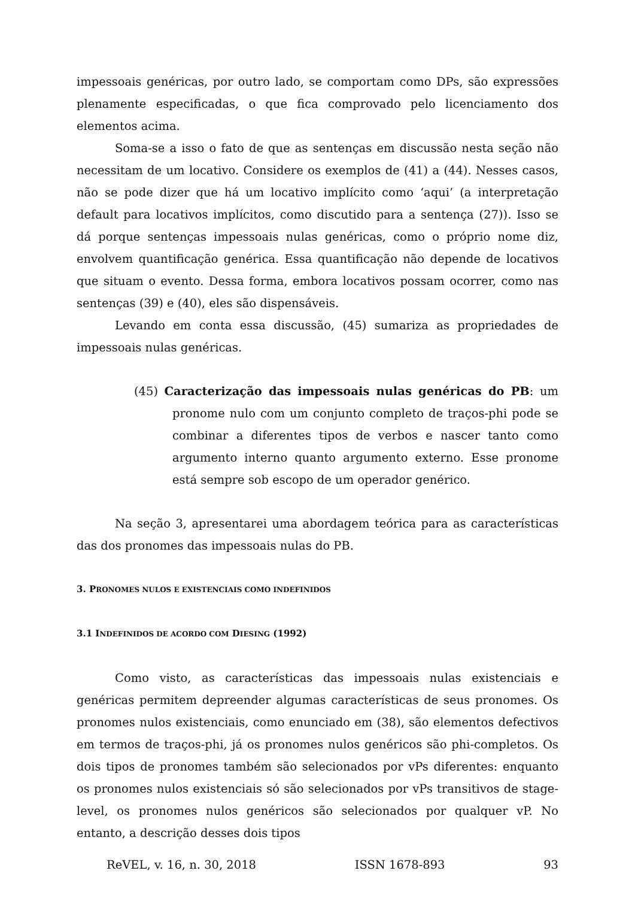impessoais genéricas, por outro lado, se comportam como DPs, são expressões plenamente especificadas, o que fica comprovado pelo licenciamento dos elementos acima.
Soma-se a isso o fato de que as sentenças em discussão nesta seção não necessitam de um locativo. Considere os exemplos de (41) a (44). Nesses casos, não se pode dizer que há um locativo implícito como ‘aqui’ (a interpretação default para locativos implícitos, como discutido para a sentença (27)). Isso se dá porque sentenças impessoais nulas genéricas, como o próprio nome diz, envolvem quantificação genérica. Essa quantificação não depende de locativos que situam o evento. Dessa forma, embora locativos possam ocorrer, como nas sentenças (39) e (40), eles são dispensáveis.
Levando em conta essa discussão, (45) sumariza as propriedades de impessoais nulas genéricas.
(45) Caracterização das impessoais nulas genéricas do PB: um pronome nulo com um conjunto completo de traços-phi pode se combinar a diferentes tipos de verbos e nascer tanto como argumento interno quanto argumento externo. Esse pronome está sempre sob escopo de um operador genérico.
Na seção 3, apresentarei uma abordagem teórica para as características das dos pronomes das impessoais nulas do PB.
3. PRONOMES NULOS E EXISTENCIAIS COMO INDEFINIDOS
3.1 INDEFINIDOS DE ACORDO COM DIESING (1992)
Como visto, as características das impessoais nulas existenciais e genéricas permitem depreender algumas características de seus pronomes. Os pronomes nulos existenciais, como enunciado em (38), são elementos defectivos em termos de traços-phi, já os pronomes nulos genéricos são phi-completos. Os dois tipos de pronomes também são selecionados por vPs diferentes: enquanto os pronomes nulos existenciais só são selecionados por vPs transitivos de stage-level, os pronomes nulos genéricos são selecionados por qualquer vP. No entanto, a descrição desses dois tipos
ReVEL, v. 16, n. 30, 2018 ISSN 1678-893 93